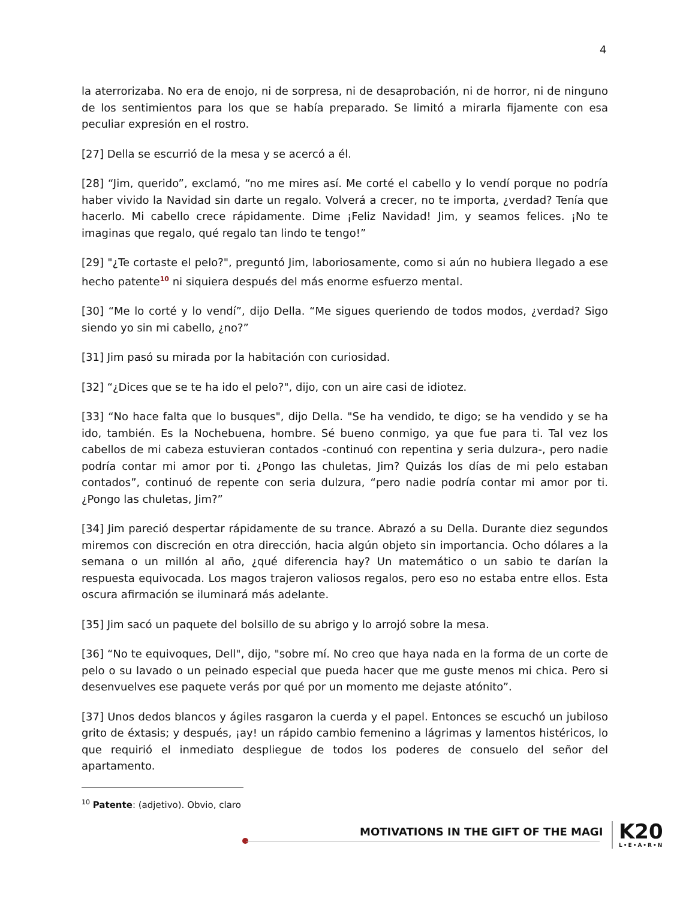4
la aterrorizaba. No era de enojo, ni de sorpresa, ni de desaprobación, ni de horror, ni de ninguno de los sentimientos para los que se había preparado. Se limitó a mirarla fijamente con esa peculiar expresión en el rostro.
[27] Della se escurrió de la mesa y se acercó a él.
[28] “Jim, querido”, exclamó, “no me mires así. Me corté el cabello y lo vendí porque no podría haber vivido la Navidad sin darte un regalo. Volverá a crecer, no te importa, ¿verdad? Tenía que hacerlo. Mi cabello crece rápidamente. Dime ¡Feliz Navidad! Jim, y seamos felices. ¡No te imaginas que regalo, qué regalo tan lindo te tengo!”
[29] "¿Te cortaste el pelo?", preguntó Jim, laboriosamente, como si aún no hubiera llegado a ese hecho patente<sup>10</sup> ni siquiera después del más enorme esfuerzo mental.
[30] “Me lo corté y lo vendí”, dijo Della. “Me sigues queriendo de todos modos, ¿verdad? Sigo siendo yo sin mi cabello, ¿no?”
[31] Jim pasó su mirada por la habitación con curiosidad.
[32] “¿Dices que se te ha ido el pelo?", dijo, con un aire casi de idiotez.
[33] “No hace falta que lo busques", dijo Della. "Se ha vendido, te digo; se ha vendido y se ha ido, también. Es la Nochebuena, hombre. Sé bueno conmigo, ya que fue para ti. Tal vez los cabellos de mi cabeza estuvieran contados -continuó con repentina y seria dulzura-, pero nadie podría contar mi amor por ti. ¿Pongo las chuletas, Jim? Quizás los días de mi pelo estaban contados”, continuó de repente con seria dulzura, “pero nadie podría contar mi amor por ti. ¿Pongo las chuletas, Jim?”
[34] Jim pareció despertar rápidamente de su trance. Abrazó a su Della. Durante diez segundos miremos con discreción en otra dirección, hacia algún objeto sin importancia. Ocho dólares a la semana o un millón al año, ¿qué diferencia hay? Un matemático o un sabio te darían la respuesta equivocada. Los magos trajeron valiosos regalos, pero eso no estaba entre ellos. Esta oscura afirmación se iluminará más adelante.
[35] Jim sacó un paquete del bolsillo de su abrigo y lo arrojó sobre la mesa.
[36] “No te equivoques, Dell", dijo, "sobre mí. No creo que haya nada en la forma de un corte de pelo o su lavado o un peinado especial que pueda hacer que me guste menos mi chica. Pero si desenvuelves ese paquete verás por qué por un momento me dejaste atónito”.
[37] Unos dedos blancos y ágiles rasgaron la cuerda y el papel. Entonces se escuchó un jubiloso grito de éxtasis; y después, ¡ay! un rápido cambio femenino a lágrimas y lamentos histéricos, lo que requirió el inmediato despliegue de todos los poderes de consuelo del señor del apartamento.
<sup>10</sup> Patente: (adjetivo). Obvio, claro
MOTIVATIONS IN THE GIFT OF THE MAGI
K20
L•E•A•R•N